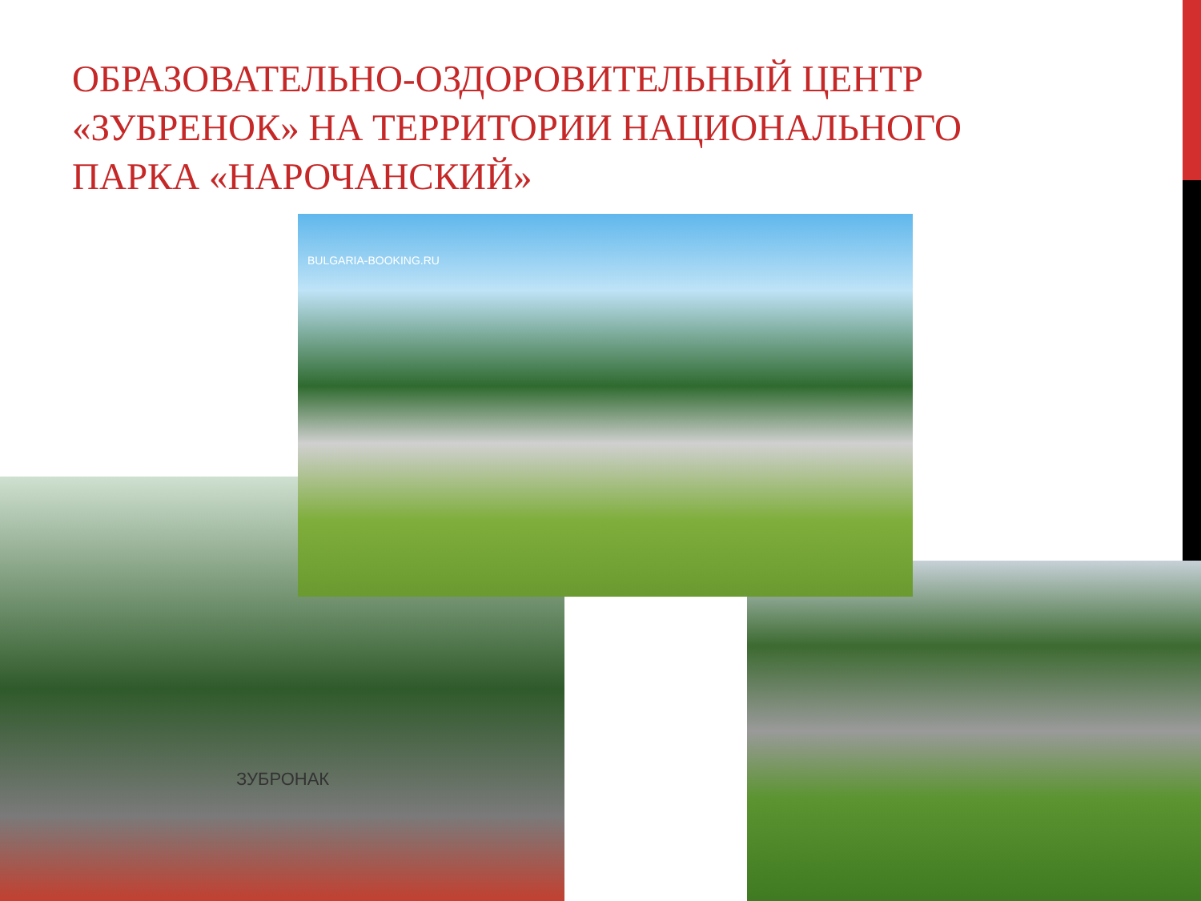ОБРАЗОВАТЕЛЬНО-ОЗДОРОВИТЕЛЬНЫЙ ЦЕНТР «ЗУБРЕНОК» НА ТЕРРИТОРИИ НАЦИОНАЛЬНОГО ПАРКА «НАРОЧАНСКИЙ»
ЗУБРОНАК
BULGARIA-BOOKING.RU